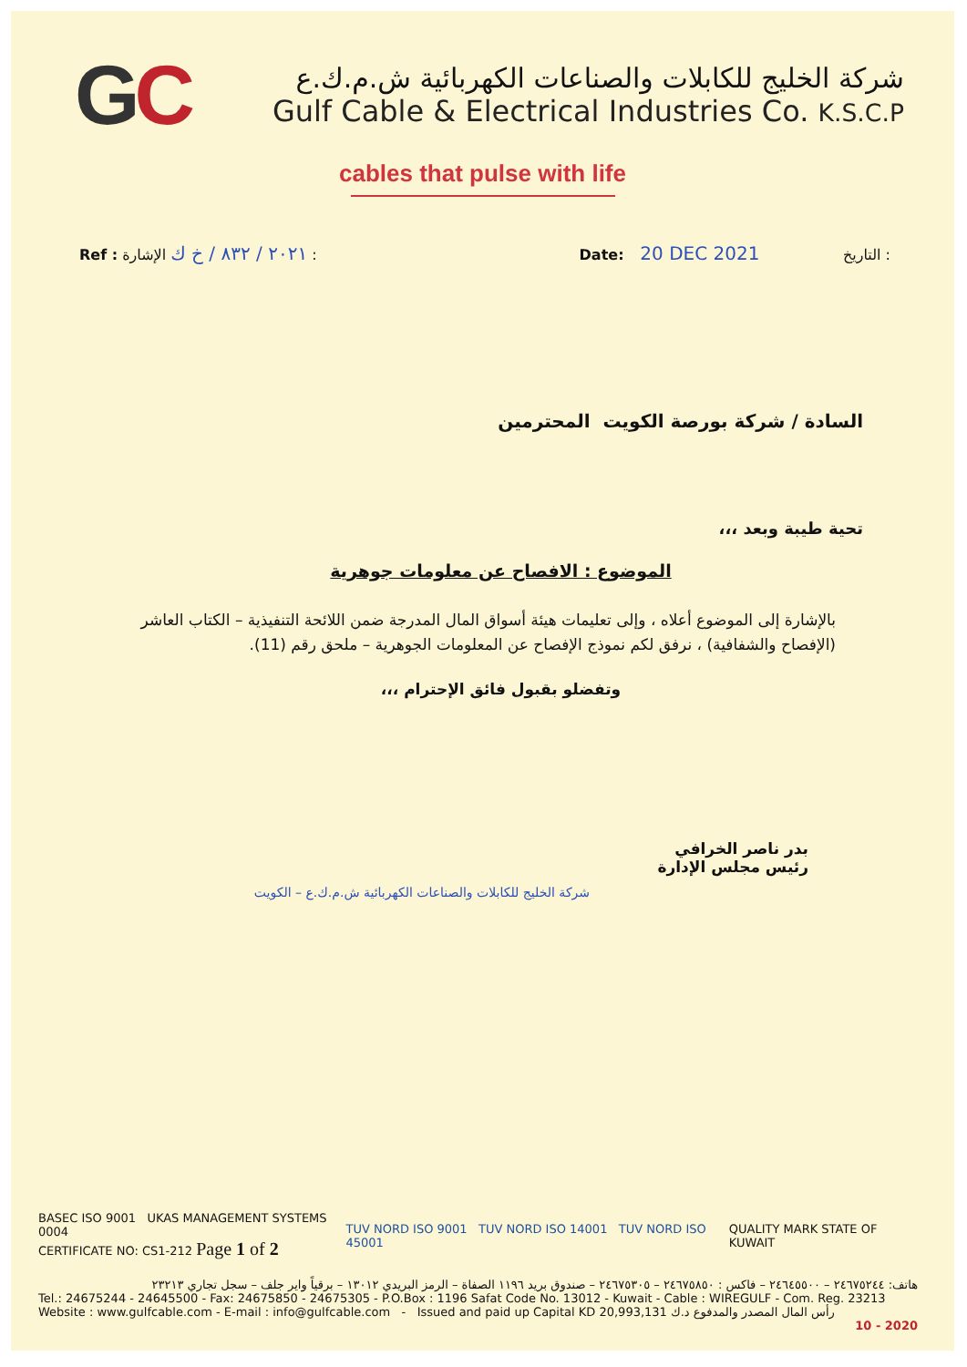GC
شركة الخليج للكابلات والصناعات الكهربائية ش.م.ك.ع
Gulf Cable & Electrical Industries Co. K.S.C.P
cables that pulse with life
Ref : ٢٠٢١ / ٨٣٢ / خ ك الإشارة :
Date: 20 DEC 2021 التاريخ :
السادة / شركة بورصة الكويت المحترمين
تحية طيبة وبعد ،،،
الموضوع : الافصاح عن معلومات جوهرية
بالإشارة إلى الموضوع أعلاه ، وإلى تعليمات هيئة أسواق المال المدرجة ضمن اللائحة التنفيذية – الكتاب العاشر (الإفصاح والشفافية) ، نرفق لكم نموذج الإفصاح عن المعلومات الجوهرية – ملحق رقم (11).
وتفضلو بقبول فائق الإحترام ،،،
بدر ناصر الخرافي
رئيس مجلس الإدارة
شركة الخليج للكابلات والصناعات الكهربائية ش.م.ك.ع – الكويت
BASEC ISO 9001 UKAS MANAGEMENT SYSTEMS 0004
CERTIFICATE NO: CS1-212 Page 1 of 2
TUV NORD ISO 9001 TUV NORD ISO 14001 TUV NORD ISO 45001
QUALITY MARK STATE OF KUWAIT
هاتف: ٢٤٦٧٥٢٤٤ – ٢٤٦٤٥٥٠٠ – فاكس : ٢٤٦٧٥٨٥٠ – ٢٤٦٧٥٣٠٥ – صندوق بريد ١١٩٦ الصفاة – الرمز البريدي ١٣٠١٢ – برقياً واير جلف – سجل تجاري ٢٣٢١٣
Tel.: 24675244 - 24645500 - Fax: 24675850 - 24675305 - P.O.Box : 1196 Safat Code No. 13012 - Kuwait - Cable : WIREGULF - Com. Reg. 23213
Website : www.gulfcable.com - E-mail : info@gulfcable.com - Issued and paid up Capital KD 20,993,131 رأس المال المصدر والمدفوع د.ك
10 - 2020